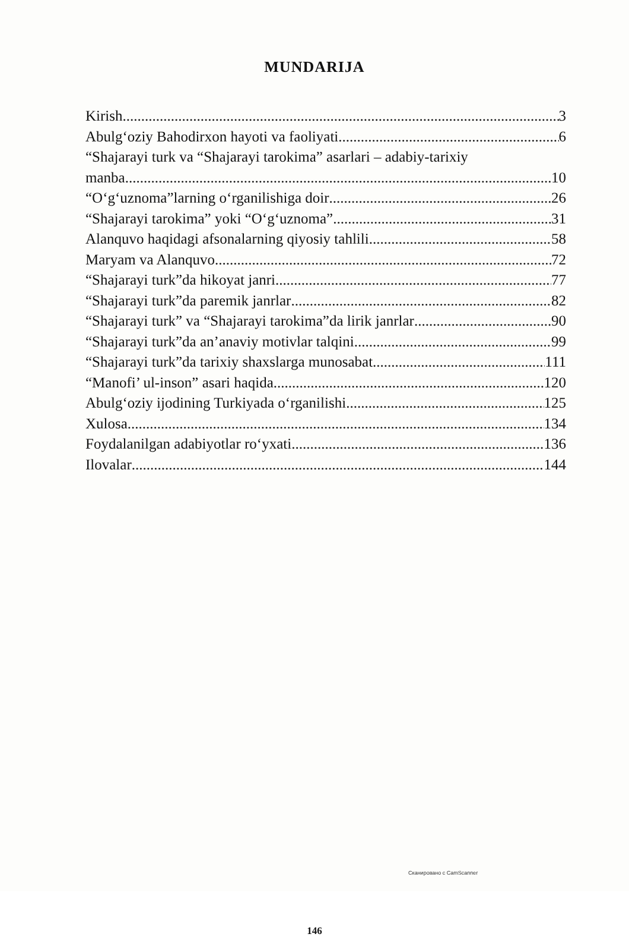MUNDARIJA
Kirish 3
Abulg‘oziy Bahodirxon hayoti va faoliyati 6
“Shajarayi turk va “Shajarayi tarokima” asarlari – adabiy-tarixiy
manba 10
“O‘g‘uznoma”larning o‘rganilishiga doir 26
“Shajarayi tarokima” yoki “O‘g‘uznoma” 31
Alanquvo haqidagi afsonalarning qiyosiy tahlili 58
Maryam va Alanquvo 72
“Shajarayi turk”da hikoyat janri 77
“Shajarayi turk”da paremik janrlar 82
“Shajarayi turk” va “Shajarayi tarokima”da lirik janrlar 90
“Shajarayi turk”da an’anaviy motivlar talqini 99
“Shajarayi turk”da tarixiy shaxslarga munosabat 111
“Manofi’ ul-inson” asari haqida 120
Abulg‘oziy ijodining Turkiyada o‘rganilishi 125
Xulosa 134
Foydalanilgan adabiyotlar ro‘yxati 136
Ilovalar 144
146
Сканировано с CamScanner